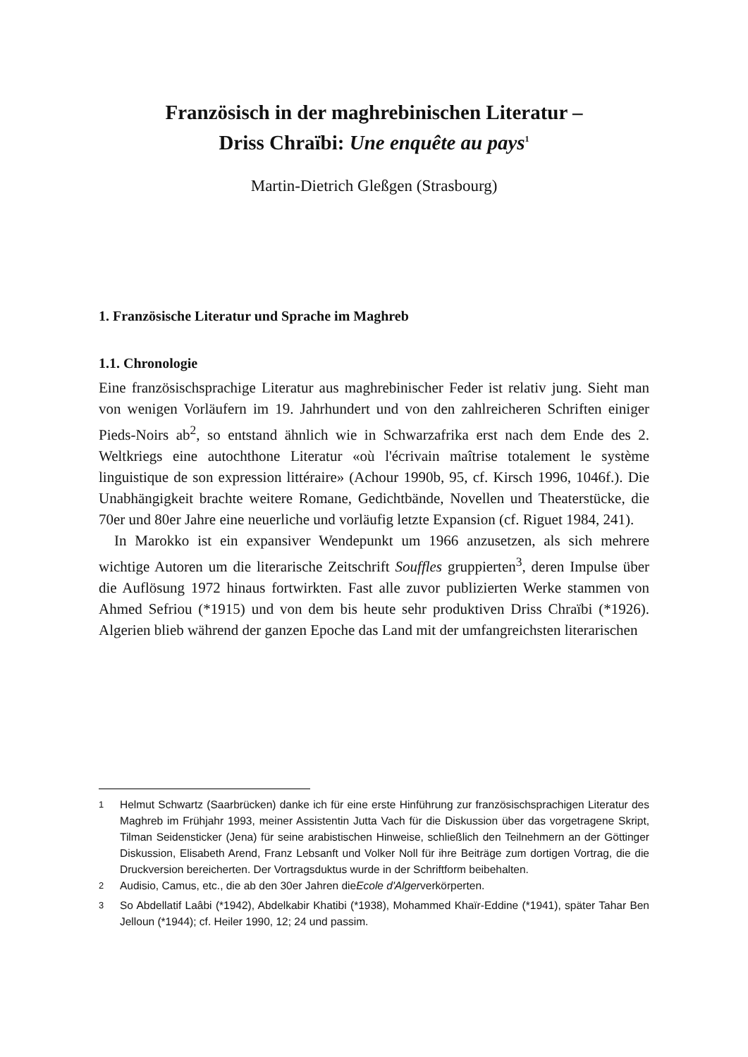Französisch in der maghrebinischen Literatur –
Driss Chraïbi: Une enquête au pays<sup>1</sup>
Martin-Dietrich Gleßgen (Strasbourg)
1. Französische Literatur und Sprache im Maghreb
1.1. Chronologie
Eine französischsprachige Literatur aus maghrebinischer Feder ist relativ jung. Sieht man von wenigen Vorläufern im 19. Jahrhundert und von den zahlreicheren Schriften einiger Pieds-Noirs ab<sup>2</sup>, so entstand ähnlich wie in Schwarzafrika erst nach dem Ende des 2. Weltkriegs eine autochthone Literatur «où l'écrivain maîtrise totalement le système linguistique de son expression littéraire» (Achour 1990b, 95, cf. Kirsch 1996, 1046f.). Die Unabhängigkeit brachte weitere Romane, Gedichtbände, Novellen und Theaterstücke, die 70er und 80er Jahre eine neuerliche und vorläufig letzte Expansion (cf. Riguet 1984, 241).
In Marokko ist ein expansiver Wendepunkt um 1966 anzusetzen, als sich mehrere wichtige Autoren um die literarische Zeitschrift Souffles gruppierten<sup>3</sup>, deren Impulse über die Auflösung 1972 hinaus fortwirkten. Fast alle zuvor publizierten Werke stammen von Ahmed Sefriou (*1915) und von dem bis heute sehr produktiven Driss Chraïbi (*1926). Algerien blieb während der ganzen Epoche das Land mit der umfangreichsten literarischen
<sup>1</sup> Helmut Schwartz (Saarbrücken) danke ich für eine erste Hinführung zur französischsprachigen Literatur des Maghreb im Frühjahr 1993, meiner Assistentin Jutta Vach für die Diskussion über das vorgetragene Skript, Tilman Seidensticker (Jena) für seine arabistischen Hinweise, schließlich den Teilnehmern an der Göttinger Diskussion, Elisabeth Arend, Franz Lebsanft und Volker Noll für ihre Beiträge zum dortigen Vortrag, die die Druckversion bereicherten. Der Vortragsduktus wurde in der Schriftform beibehalten.
<sup>2</sup> Audisio, Camus, etc., die ab den 30er Jahren die Ecole d'Alger verkörperten.
<sup>3</sup> So Abdellatif Laâbi (*1942), Abdelkabir Khatibi (*1938), Mohammed Khaïr-Eddine (*1941), später Tahar Ben Jelloun (*1944); cf. Heiler 1990, 12; 24 und passim.